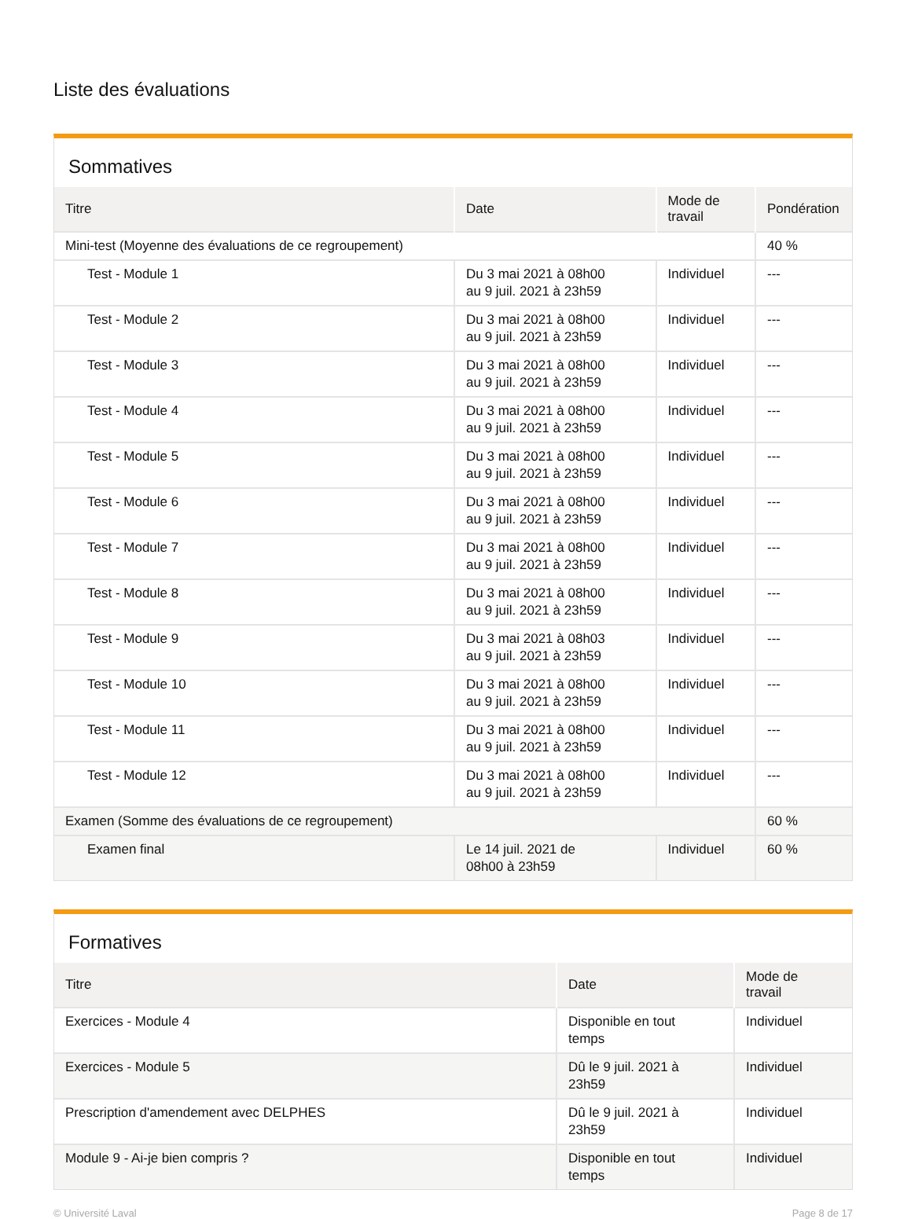Liste des évaluations
Sommatives
| Titre | Date | Mode de travail | Pondération |
| --- | --- | --- | --- |
| Mini-test (Moyenne des évaluations de ce regroupement) | | | 40 % |
| Test - Module 1 | Du 3 mai 2021 à 08h00 au 9 juil. 2021 à 23h59 | Individuel | --- |
| Test - Module 2 | Du 3 mai 2021 à 08h00 au 9 juil. 2021 à 23h59 | Individuel | --- |
| Test - Module 3 | Du 3 mai 2021 à 08h00 au 9 juil. 2021 à 23h59 | Individuel | --- |
| Test - Module 4 | Du 3 mai 2021 à 08h00 au 9 juil. 2021 à 23h59 | Individuel | --- |
| Test - Module 5 | Du 3 mai 2021 à 08h00 au 9 juil. 2021 à 23h59 | Individuel | --- |
| Test - Module 6 | Du 3 mai 2021 à 08h00 au 9 juil. 2021 à 23h59 | Individuel | --- |
| Test - Module 7 | Du 3 mai 2021 à 08h00 au 9 juil. 2021 à 23h59 | Individuel | --- |
| Test - Module 8 | Du 3 mai 2021 à 08h00 au 9 juil. 2021 à 23h59 | Individuel | --- |
| Test - Module 9 | Du 3 mai 2021 à 08h03 au 9 juil. 2021 à 23h59 | Individuel | --- |
| Test - Module 10 | Du 3 mai 2021 à 08h00 au 9 juil. 2021 à 23h59 | Individuel | --- |
| Test - Module 11 | Du 3 mai 2021 à 08h00 au 9 juil. 2021 à 23h59 | Individuel | --- |
| Test - Module 12 | Du 3 mai 2021 à 08h00 au 9 juil. 2021 à 23h59 | Individuel | --- |
| Examen (Somme des évaluations de ce regroupement) | | | 60 % |
| Examen final | Le 14 juil. 2021 de 08h00 à 23h59 | Individuel | 60 % |
Formatives
| Titre | Date | Mode de travail |
| --- | --- | --- |
| Exercices - Module 4 | Disponible en tout temps | Individuel |
| Exercices - Module 5 | Dû le 9 juil. 2021 à 23h59 | Individuel |
| Prescription d'amendement avec DELPHES | Dû le 9 juil. 2021 à 23h59 | Individuel |
| Module 9 - Ai-je bien compris ? | Disponible en tout temps | Individuel |
© Université Laval Page 8 de 17